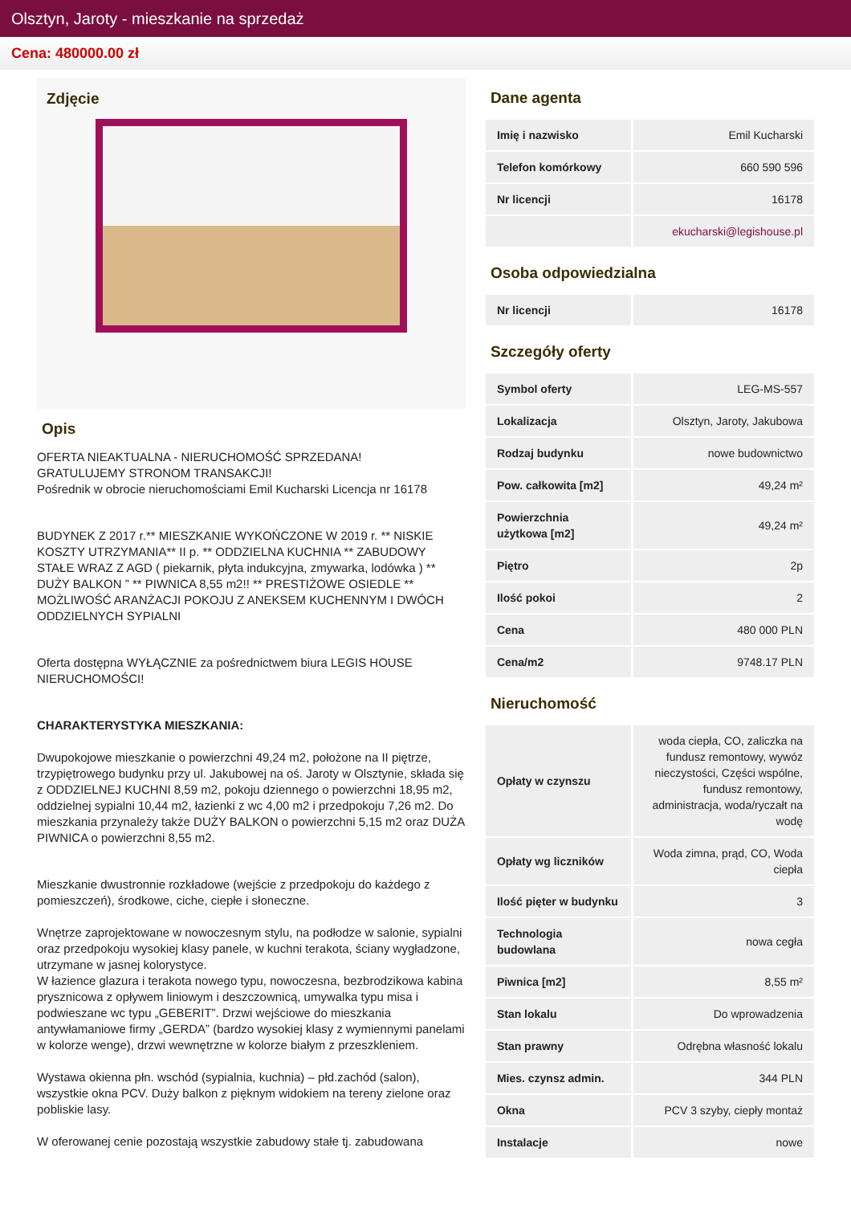Olsztyn, Jaroty - mieszkanie na sprzedaż
Cena: 480000.00 zł
Zdjęcie
Opis
OFERTA NIEAKTUALNA - NIERUCHOMOŚĆ SPRZEDANA!
GRATULUJEMY STRONOM TRANSAKCJI!
Pośrednik w obrocie nieruchomościami Emil Kucharski Licencja nr 16178
BUDYNEK Z 2017 r.** MIESZKANIE WYKOŃCZONE W 2019 r. ** NISKIE KOSZTY UTRZYMANIA** II p. ** ODDZIELNA KUCHNIA ** ZABUDOWY STAŁE WRAZ Z AGD ( piekarnik, płyta indukcyjna, zmywarka, lodówka ) ** DUŻY BALKON ” ** PIWNICA 8,55 m2!! ** PRESTIŻOWE OSIEDLE ** MOŻLIWOŚĆ ARANŻACJI POKOJU Z ANEKSEM KUCHENNYM I DWÓCH ODDZIELNYCH SYPIALNI
Oferta dostępna WYŁĄCZNIE za pośrednictwem biura LEGIS HOUSE NIERUCHOMOŚCI!
CHARAKTERYSTYKA MIESZKANIA:
Dwupokojowe mieszkanie o powierzchni 49,24 m2, położone na II piętrze, trzypiętrowego budynku przy ul. Jakubowej na oś. Jaroty w Olsztynie, składa się z ODDZIELNEJ KUCHNI 8,59 m2, pokoju dziennego o powierzchni 18,95 m2, oddzielnej sypialni 10,44 m2, łazienki z wc 4,00 m2 i przedpokoju 7,26 m2. Do mieszkania przynależy także DUŻY BALKON o powierzchni 5,15 m2 oraz DUŻA PIWNICA o powierzchni 8,55 m2.
Mieszkanie dwustronnie rozkładowe (wejście z przedpokoju do każdego z pomieszczeń), środkowe, ciche, ciepłe i słoneczne.
Wnętrze zaprojektowane w nowoczesnym stylu, na podłodze w salonie, sypialni oraz przedpokoju wysokiej klasy panele, w kuchni terakota, ściany wygładzone, utrzymane w jasnej kolorystyce.
W łazience glazura i terakota nowego typu, nowoczesna, bezbrodzikowa kabina prysznicowa z opływem liniowym i deszczownicą, umywalka typu misa i podwieszane wc typu „GEBERIT”. Drzwi wejściowe do mieszkania antywłamaniowe firmy „GERDA” (bardzo wysokiej klasy z wymiennymi panelami w kolorze wenge), drzwi wewnętrzne w kolorze białym z przeszkleniem.
Wystawa okienna płn. wschód (sypialnia, kuchnia) – płd.zachód (salon), wszystkie okna PCV. Duży balkon z pięknym widokiem na tereny zielone oraz pobliskie lasy.
W oferowanej cenie pozostają wszystkie zabudowy stałe tj. zabudowana
Dane agenta
| Imię i nazwisko | Emil Kucharski |
| Telefon komórkowy | 660 590 596 |
| Nr licencji | 16178 |
| | ekucharski@legishouse.pl |
Osoba odpowiedzialna
| Nr licencji | 16178 |
Szczegóły oferty
| Symbol oferty | LEG-MS-557 |
| Lokalizacja | Olsztyn, Jaroty, Jakubowa |
| Rodzaj budynku | nowe budownictwo |
| Pow. całkowita [m2] | 49,24 m² |
| Powierzchnia użytkowa [m2] | 49,24 m² |
| Piętro | 2p |
| Ilość pokoi | 2 |
| Cena | 480 000 PLN |
| Cena/m2 | 9748.17 PLN |
Nieruchomość
| Opłaty w czynszu | woda ciepła, CO, zaliczka na fundusz remontowy, wywóz nieczystości, Części wspólne, fundusz remontowy, administracja, woda/ryczałt na wodę |
| Opłaty wg liczników | Woda zimna, prąd, CO, Woda ciepła |
| Ilość pięter w budynku | 3 |
| Technologia budowlana | nowa cegła |
| Piwnica [m2] | 8,55 m² |
| Stan lokalu | Do wprowadzenia |
| Stan prawny | Odrębna własność lokalu |
| Mies. czynsz admin. | 344 PLN |
| Okna | PCV 3 szyby, ciepły montaż |
| Instalacje | nowe |